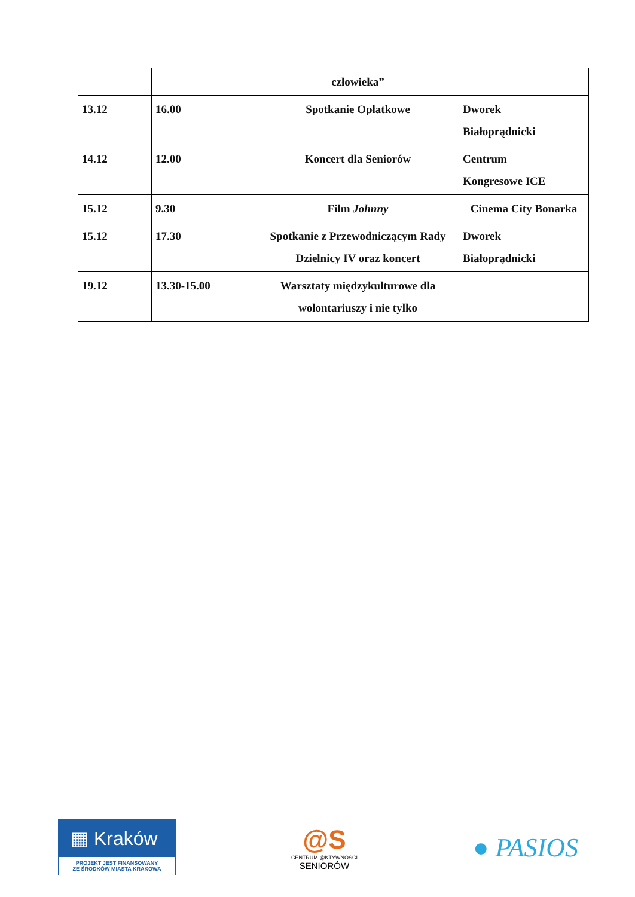| | | człowieka” | |
| 13.12 | 16.00 | Spotkanie Opłatkowe | Dworek Białoprądnicki |
| 14.12 | 12.00 | Koncert dla Seniorów | Centrum Kongresowe ICE |
| 15.12 | 9.30 | Film Johnny | Cinema City Bonarka |
| 15.12 | 17.30 | Spotkanie z Przewodniczącym Rady Dzielnicy IV oraz koncert | Dworek Białoprądnicki |
| 19.12 | 13.30-15.00 | Warsztaty międzykulturowe dla wolontariuszy i nie tylko | |
▦ Kraków
PROJEKT JEST FINANSOWANY
ZE ŚRODKÓW MIASTA KRAKOWA
@S
CENTRUM @KTYWNOŚCI
SENIORÓW
● PASIOS